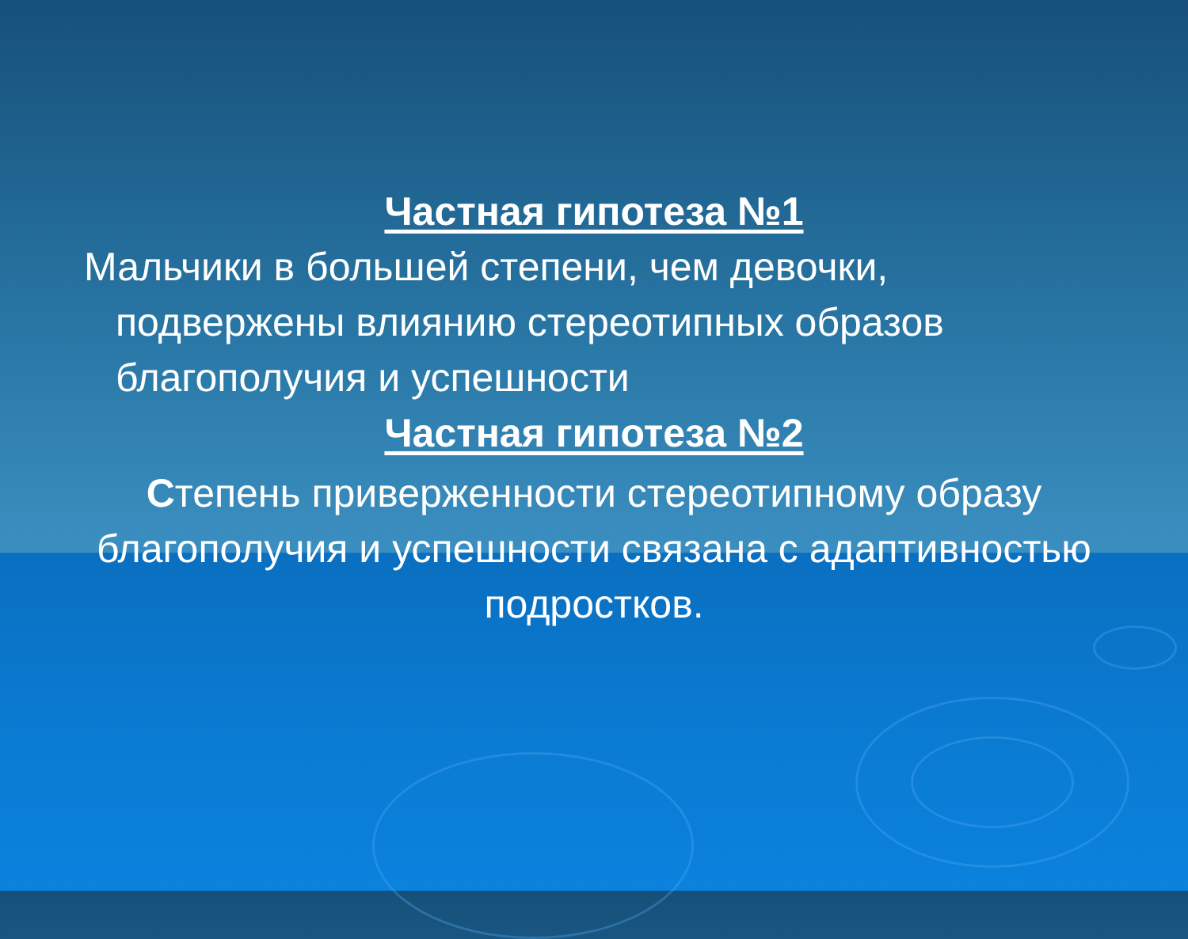Частная гипотеза №1
Мальчики в большей степени, чем девочки,
подвержены влиянию стереотипных образов благополучия и успешности
Частная гипотеза №2
Степень приверженности стереотипному образу благополучия и успешности связана с адаптивностью подростков.